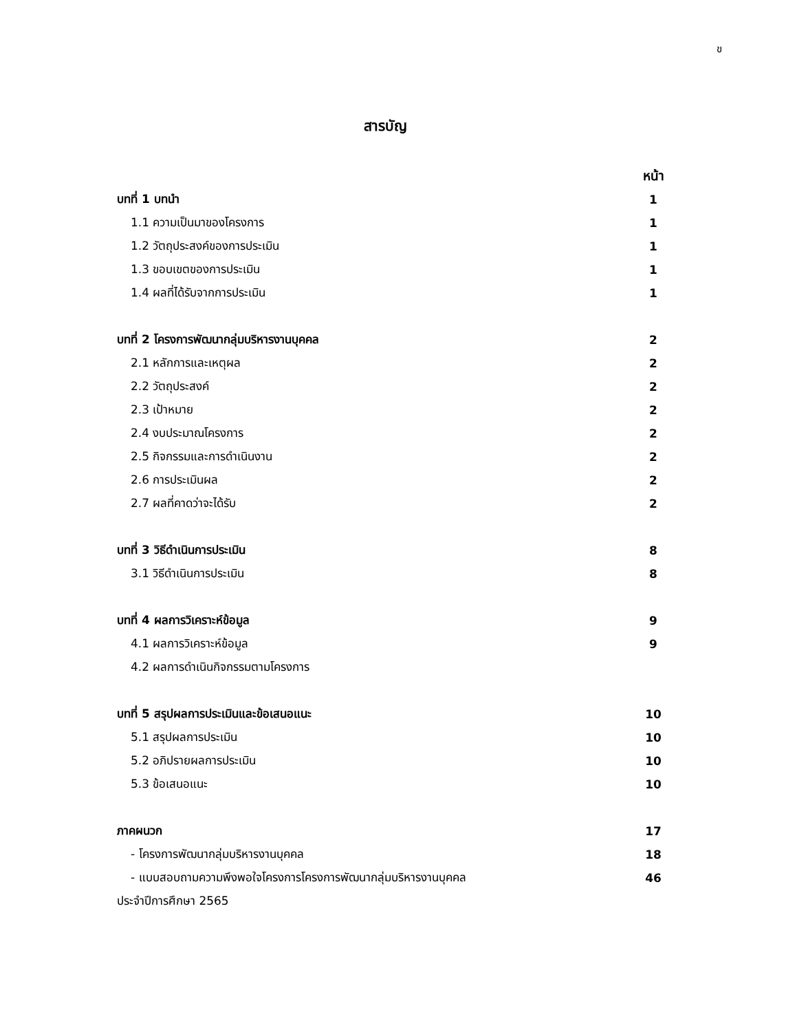ข
สารบัญ
หน้า
บทที่ 1 บทนำ 1
1.1 ความเป็นมาของโครงการ 1
1.2 วัตถุประสงค์ของการประเมิน 1
1.3 ขอบเขตของการประเมิน 1
1.4 ผลที่ได้รับจากการประเมิน 1
บทที่ 2 โครงการพัฒนากลุ่มบริหารงานบุคคล 2
2.1 หลักการและเหตุผล 2
2.2 วัตถุประสงค์ 2
2.3 เป้าหมาย 2
2.4 งบประมาณโครงการ 2
2.5 กิจกรรมและการดำเนินงาน 2
2.6 การประเมินผล 2
2.7 ผลที่คาดว่าจะได้รับ 2
บทที่ 3 วิธีดำเนินการประเมิน 8
3.1 วิธีดำเนินการประเมิน 8
บทที่ 4 ผลการวิเคราะห์ข้อมูล 9
4.1 ผลการวิเคราะห์ข้อมูล 9
4.2 ผลการดำเนินกิจกรรมตามโครงการ
บทที่ 5 สรุปผลการประเมินและข้อเสนอแนะ 10
5.1 สรุปผลการประเมิน 10
5.2 อภิปรายผลการประเมิน 10
5.3 ข้อเสนอแนะ 10
ภาคผนวก 17
- โครงการพัฒนากลุ่มบริหารงานบุคคล 18
- แบบสอบถามความพึงพอใจโครงการโครงการพัฒนากลุ่มบริหารงานบุคคล 46
ประจำปีการศึกษา 2565